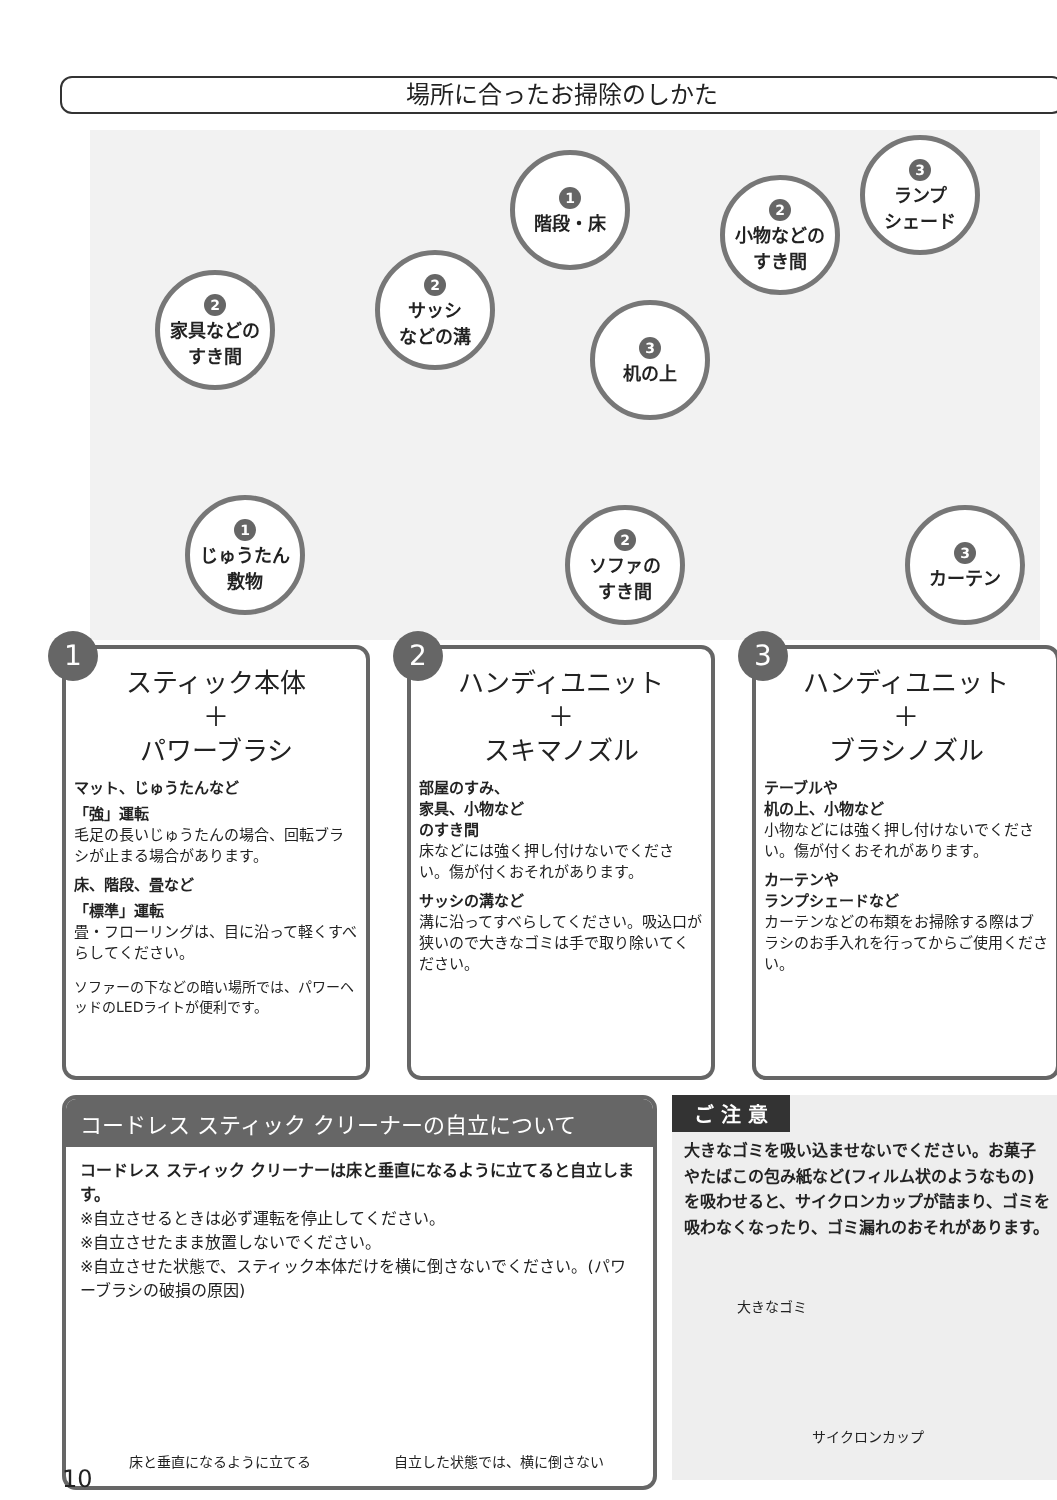場所に合ったお掃除のしかた
1
階段・床
3
ランプ
シェード
2
小物などの
すき間
2
家具などの
すき間
2
サッシ
などの溝
3
机の上
1
じゅうたん
敷物
2
ソファの
すき間
3
カーテン
1
スティック本体
＋
パワーブラシ
マット、じゅうたんなど
「強」運転
毛足の長いじゅうたんの場合、回転ブラシが止まる場合があります。
床、階段、畳など
「標準」運転
畳・フローリングは、目に沿って軽くすべらしてください。
ソファーの下などの暗い場所では、パワーヘッドのLEDライトが便利です。
2
ハンディユニット
＋
スキマノズル
部屋のすみ、
家具、小物など
のすき間
床などには強く押し付けないでください。傷が付くおそれがあります。
サッシの溝など
溝に沿ってすべらしてください。吸込口が狭いので大きなゴミは手で取り除いてください。
3
ハンディユニット
＋
ブラシノズル
テーブルや
机の上、小物など
小物などには強く押し付けないでください。傷が付くおそれがあります。
カーテンや
ランプシェードなど
カーテンなどの布類をお掃除する際はブラシのお手入れを行ってからご使用ください。
コードレス スティック クリーナーの自立について
コードレス スティック クリーナーは床と垂直になるように立てると自立します。
※自立させるときは必ず運転を停止してください。
※自立させたまま放置しないでください。
※自立させた状態で、スティック本体だけを横に倒さないでください。(パワーブラシの破損の原因)
床と垂直になるように立てる 自立した状態では、横に倒さない
ご 注 意
大きなゴミを吸い込ませないでください。お菓子やたばこの包み紙など(フィルム状のようなもの)を吸わせると、サイクロンカップが詰まり、ゴミを吸わなくなったり、ゴミ漏れのおそれがあります。
大きなゴミ
サイクロンカップ
10